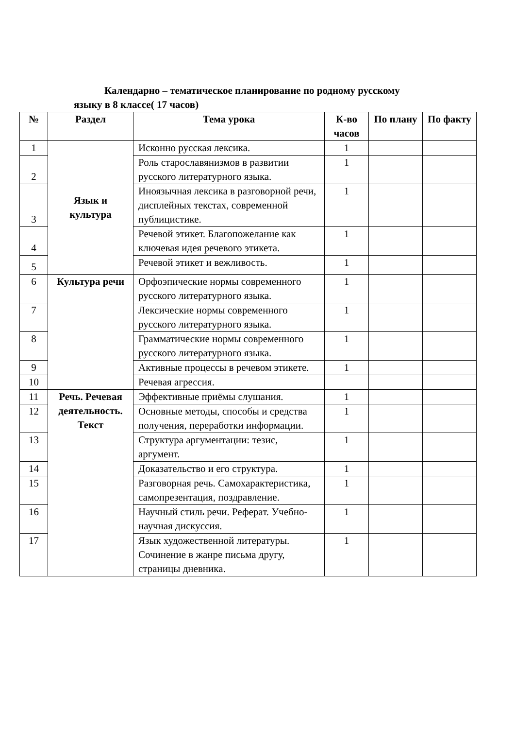Календарно – тематическое планирование по родному русскому
языку в 8 классе( 17 часов)
| № | Раздел | Тема урока | К-во часов | По плану | По факту |
| --- | --- | --- | --- | --- | --- |
| 1 | Язык и культура | Исконно русская лексика. | 1 | | |
| 2 | | Роль старославянизмов в развитии русского литературного языка. | 1 | | |
| 3 | | Иноязычная лексика в разговорной речи, дисплейных текстах, современной публицистике. | 1 | | |
| 4 | | Речевой этикет. Благопожелание как ключевая идея речевого этикета. | 1 | | |
| 5 | | Речевой этикет и вежливость. | 1 | | |
| 6 | Культура речи | Орфоэпические нормы современного русского литературного языка. | 1 | | |
| 7 | | Лексические нормы современного русского литературного языка. | 1 | | |
| 8 | | Грамматические нормы современного русского литературного языка. | 1 | | |
| 9 | | Активные процессы в речевом этикете. | 1 | | |
| 10 | | Речевая агрессия. | | | |
| 11 | Речь. Речевая деятельность. Текст | Эффективные приёмы слушания. | 1 | | |
| 12 | | Основные методы, способы и средства получения, переработки информации. | 1 | | |
| 13 | | Структура аргументации: тезис, аргумент. | 1 | | |
| 14 | | Доказательство и его структура. | 1 | | |
| 15 | | Разговорная речь. Самохарактеристика, самопрезентация, поздравление. | 1 | | |
| 16 | | Научный стиль речи. Реферат. Учебно-научная дискуссия. | 1 | | |
| 17 | | Язык художественной литературы. Сочинение в жанре письма другу, страницы дневника. | 1 | | |